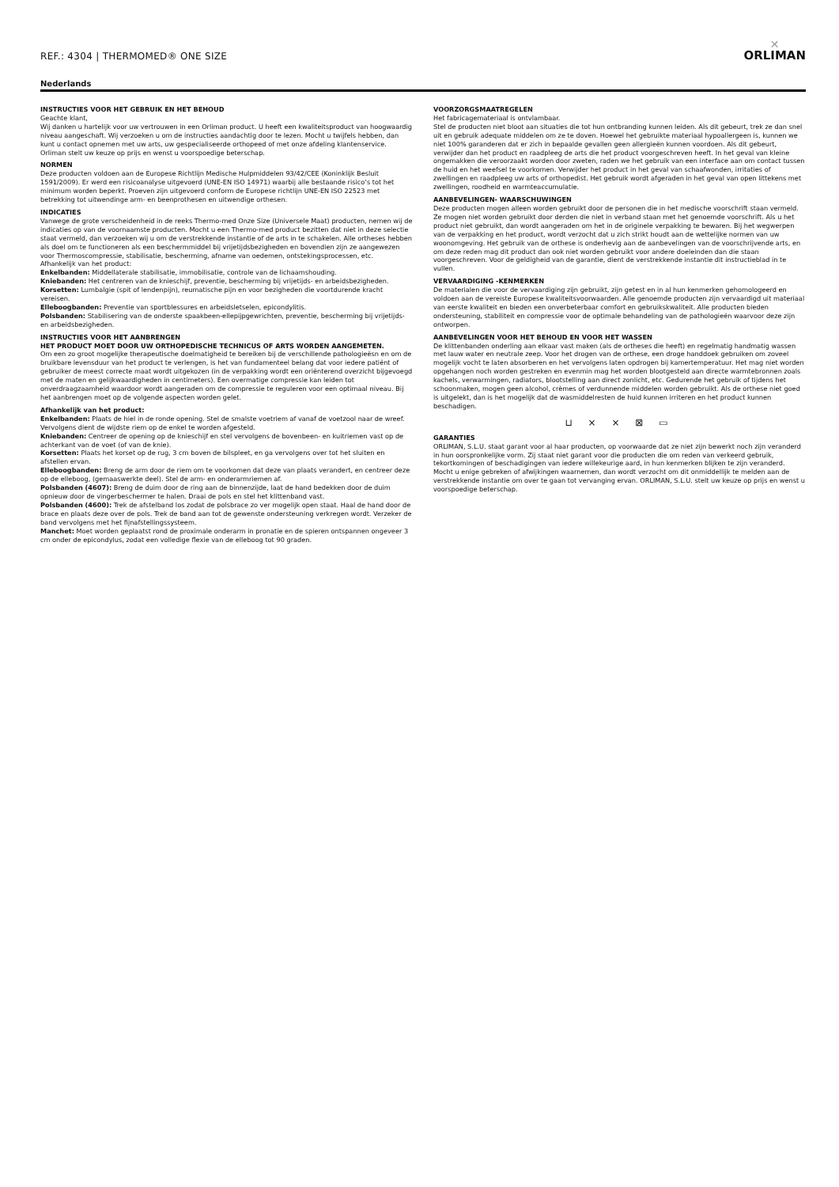REF.: 4304 | THERMOMED® ONE SIZE
✕
ORLIMAN
Nederlands
INSTRUCTIES VOOR HET GEBRUIK EN HET BEHOUD
Geachte klant,
Wij danken u hartelijk voor uw vertrouwen in een Orliman product. U heeft een kwaliteitsproduct van hoogwaardig niveau aangeschaft. Wij verzoeken u om de instructies aandachtig door te lezen. Mocht u twijfels hebben, dan kunt u contact opnemen met uw arts, uw gespecialiseerde orthopeed of met onze afdeling klantenservice. Orliman stelt uw keuze op prijs en wenst u voorspoedige beterschap.
NORMEN
Deze producten voldoen aan de Europese Richtlijn Medische Hulpmiddelen 93/42/CEE (Koninklijk Besluit 1591/2009). Er werd een risicoanalyse uitgevoerd (UNE-EN ISO 14971) waarbij alle bestaande risico’s tot het minimum worden beperkt. Proeven zijn uitgevoerd conform de Europese richtlijn UNE-EN ISO 22523 met betrekking tot uitwendinge arm- en beenprothesen en uitwendige orthesen.
INDICATIES
Vanwege de grote verscheidenheid in de reeks Thermo-med Onze Size (Universele Maat) producten, nemen wij de indicaties op van de voornaamste producten. Mocht u een Thermo-med product bezitten dat niet in deze selectie staat vermeld, dan verzoeken wij u om de verstrekkende instantie of de arts in te schakelen. Alle ortheses hebben als doel om te functioneren als een beschermmiddel bij vrijetijdsbezigheden en bovendien zijn ze aangewezen voor Thermoscompressie, stabilisatie, bescherming, afname van oedemen, ontstekingsprocessen, etc.
Afhankelijk van het product:
Enkelbanden: Middellaterale stabilisatie, immobilisatie, controle van de lichaamshouding.
Kniebanden: Het centreren van de knieschijf, preventie, bescherming bij vrijetijds- en arbeidsbezigheden.
Korsetten: Lumbalgie (spit of lendenpijn), reumatische pijn en voor bezigheden die voortdurende kracht vereisen.
Elleboogbanden: Preventie van sportblessures en arbeidsletselen, epicondylitis.
Polsbanden: Stabilisering van de onderste spaakbeen-ellepijpgewrichten, preventie, bescherming bij vrijetijds- en arbeidsbezigheden.
INSTRUCTIES VOOR HET AANBRENGEN
HET PRODUCT MOET DOOR UW ORTHOPEDISCHE TECHNICUS OF ARTS WORDEN AANGEMETEN.
Om een zo groot mogelijke therapeutische doelmatigheid te bereiken bij de verschillende pathologieësn en om de bruikbare levensduur van het product te verlengen, is het van fundamenteel belang dat voor iedere patiënt of gebruiker de meest correcte maat wordt uitgekozen (in de verpakking wordt een oriënterend overzicht bijgevoegd met de maten en gelijkwaardigheden in centimeters). Een overmatige compressie kan leiden tot onverdraagzaamheid waardoor wordt aangeraden om de compressie te reguleren voor een optimaal niveau. Bij het aanbrengen moet op de volgende aspecten worden gelet.
Afhankelijk van het product:
Enkelbanden: Plaats de hiel in de ronde opening. Stel de smalste voetriem af vanaf de voetzool naar de wreef. Vervolgens dient de wijdste riem op de enkel te worden afgesteld.
Kniebanden: Centreer de opening op de knieschijf en stel vervolgens de bovenbeen- en kuitriemen vast op de achterkant van de voet (of van de knie).
Korsetten: Plaats het korset op de rug, 3 cm boven de bilspleet, en ga vervolgens over tot het sluiten en afstellen ervan.
Elleboogbanden: Breng de arm door de riem om te voorkomen dat deze van plaats verandert, en centreer deze op de elleboog, (gemaaswerkte deel). Stel de arm- en onderarmriemen af.
Polsbanden (4607): Breng de duim door de ring aan de binnenzijde, laat de hand bedekken door de duim opnieuw door de vingerbeschermer te halen. Draai de pols en stel het klittenband vast.
Polsbanden (4600): Trek de afstelband los zodat de polsbrace zo ver mogelijk open staat. Haal de hand door de brace en plaats deze over de pols. Trek de band aan tot de gewenste ondersteuning verkregen wordt. Verzeker de band vervolgens met het fijnafstellingssysteem.
Manchet: Moet worden geplaatst rond de proximale onderarm in pronatie en de spieren ontspannen ongeveer 3 cm onder de epicondylus, zodat een volledige flexie van de elleboog tot 90 graden.
VOORZORGSMAATREGELEN
Het fabricagemateriaal is ontvlambaar.
Stel de producten niet bloot aan situaties die tot hun ontbranding kunnen leiden. Als dit gebeurt, trek ze dan snel uit en gebruik adequate middelen om ze te doven. Hoewel het gebruikte materiaal hypoallergeen is, kunnen we niet 100% garanderen dat er zich in bepaalde gevallen geen allergieën kunnen voordoen. Als dit gebeurt, verwijder dan het product en raadpleeg de arts die het product voorgeschreven heeft. In het geval van kleine ongemakken die veroorzaakt worden door zweten, raden we het gebruik van een interface aan om contact tussen de huid en het weefsel te voorkomen. Verwijder het product in het geval van schaafwonden, irritaties of zwellingen en raadpleeg uw arts of orthopedist. Het gebruik wordt afgeraden in het geval van open littekens met zwellingen, roodheid en warmteaccumulatie.
AANBEVELINGEN- WAARSCHUWINGEN
Deze producten mogen alleen worden gebruikt door de personen die in het medische voorschrift staan vermeld. Ze mogen niet worden gebruikt door derden die niet in verband staan met het genoemde voorschrift. Als u het product niet gebruikt, dan wordt aangeraden om het in de originele verpakking te bewaren. Bij het wegwerpen van de verpakking en het product, wordt verzocht dat u zich strikt houdt aan de wettelijke normen van uw woonomgeving. Het gebruik van de orthese is onderhevig aan de aanbevelingen van de voorschrijvende arts, en om deze reden mag dit product dan ook niet worden gebruikt voor andere doeleinden dan die staan voorgeschreven. Voor de geldigheid van de garantie, dient de verstrekkende instantie dit instructieblad in te vullen.
VERVAARDIGING -KENMERKEN
De materialen die voor de vervaardiging zijn gebruikt, zijn getest en in al hun kenmerken gehomologeerd en voldoen aan de vereiste Europese kwaliteitsvoorwaarden. Alle genoemde producten zijn vervaardigd uit materiaal van eerste kwaliteit en bieden een onverbeterbaar comfort en gebruikskwaliteit. Alle producten bieden ondersteuning, stabiliteit en compressie voor de optimale behandeling van de pathologieën waarvoor deze zijn ontworpen.
AANBEVELINGEN VOOR HET BEHOUD EN VOOR HET WASSEN
De klittenbanden onderling aan elkaar vast maken (als de ortheses die heeft) en regelmatig handmatig wassen met lauw water en neutrale zeep. Voor het drogen van de orthese, een droge handdoek gebruiken om zoveel mogelijk vocht te laten absorberen en het vervolgens laten opdrogen bij kamertemperatuur. Het mag niet worden opgehangen noch worden gestreken en evenmin mag het worden blootgesteld aan directe warmtebronnen zoals kachels, verwarmingen, radiators, blootstelling aan direct zonlicht, etc. Gedurende het gebruik of tijdens het schoonmaken, mogen geen alcohol, crèmes of verdunnende middelen worden gebruikt. Als de orthese niet goed is uitgelekt, dan is het mogelijk dat de wasmiddelresten de huid kunnen irriteren en het product kunnen beschadigen.
⊔ ⨯ ⨯ ⊠ ▭
GARANTIES
ORLIMAN, S.L.U. staat garant voor al haar producten, op voorwaarde dat ze niet zijn bewerkt noch zijn veranderd in hun oorspronkelijke vorm. Zij staat niet garant voor die producten die om reden van verkeerd gebruik, tekortkomingen of beschadigingen van iedere willekeurige aard, in hun kenmerken blijken te zijn veranderd. Mocht u enige gebreken of afwijkingen waarnemen, dan wordt verzocht om dit onmiddellijk te melden aan de verstrekkende instantie om over te gaan tot vervanging ervan. ORLIMAN, S.L.U. stelt uw keuze op prijs en wenst u voorspoedige beterschap.